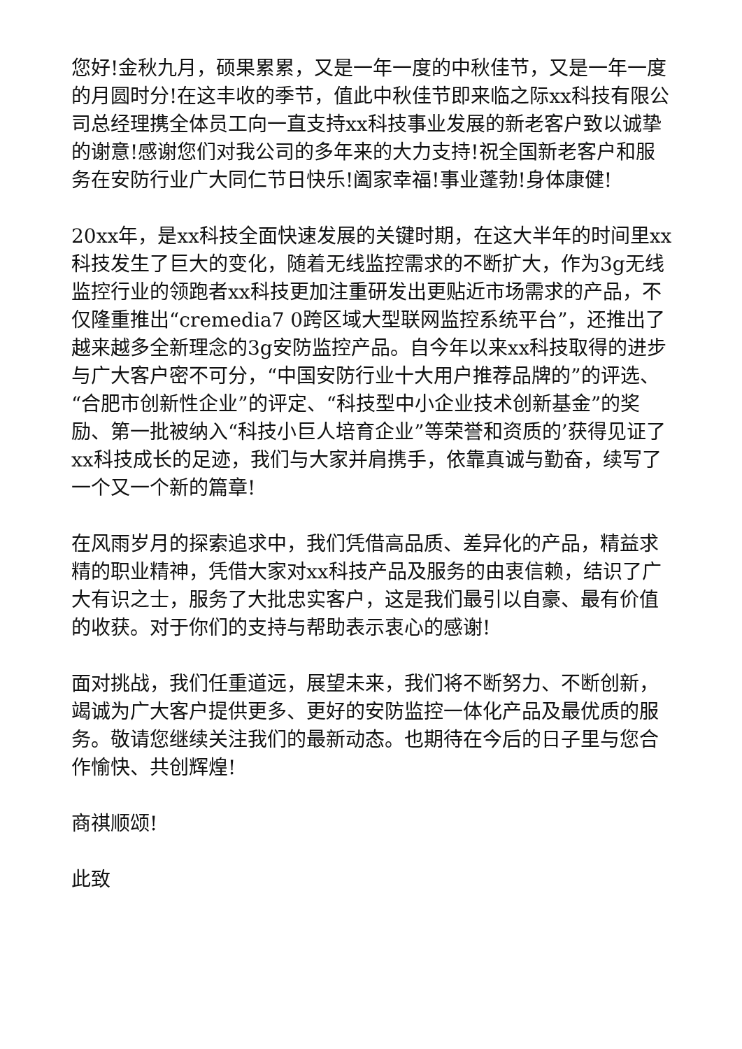您好!金秋九月，硕果累累，又是一年一度的中秋佳节，又是一年一度的月圆时分!在这丰收的季节，值此中秋佳节即来临之际xx科技有限公司总经理携全体员工向一直支持xx科技事业发展的新老客户致以诚挚的谢意!感谢您们对我公司的多年来的大力支持!祝全国新老客户和服务在安防行业广大同仁节日快乐!阖家幸福!事业蓬勃!身体康健!
20xx年，是xx科技全面快速发展的关键时期，在这大半年的时间里xx科技发生了巨大的变化，随着无线监控需求的不断扩大，作为3g无线监控行业的领跑者xx科技更加注重研发出更贴近市场需求的产品，不仅隆重推出“cremedia7 0跨区域大型联网监控系统平台”，还推出了越来越多全新理念的3g安防监控产品。自今年以来xx科技取得的进步与广大客户密不可分，“中国安防行业十大用户推荐品牌的”的评选、“合肥市创新性企业”的评定、“科技型中小企业技术创新基金”的奖励、第一批被纳入“科技小巨人培育企业”等荣誉和资质的’获得见证了xx科技成长的足迹，我们与大家并肩携手，依靠真诚与勤奋，续写了一个又一个新的篇章!
在风雨岁月的探索追求中，我们凭借高品质、差异化的产品，精益求精的职业精神，凭借大家对xx科技产品及服务的由衷信赖，结识了广大有识之士，服务了大批忠实客户，这是我们最引以自豪、最有价值的收获。对于你们的支持与帮助表示衷心的感谢!
面对挑战，我们任重道远，展望未来，我们将不断努力、不断创新，竭诚为广大客户提供更多、更好的安防监控一体化产品及最优质的服务。敬请您继续关注我们的最新动态。也期待在今后的日子里与您合作愉快、共创辉煌!
商祺顺颂!
此致